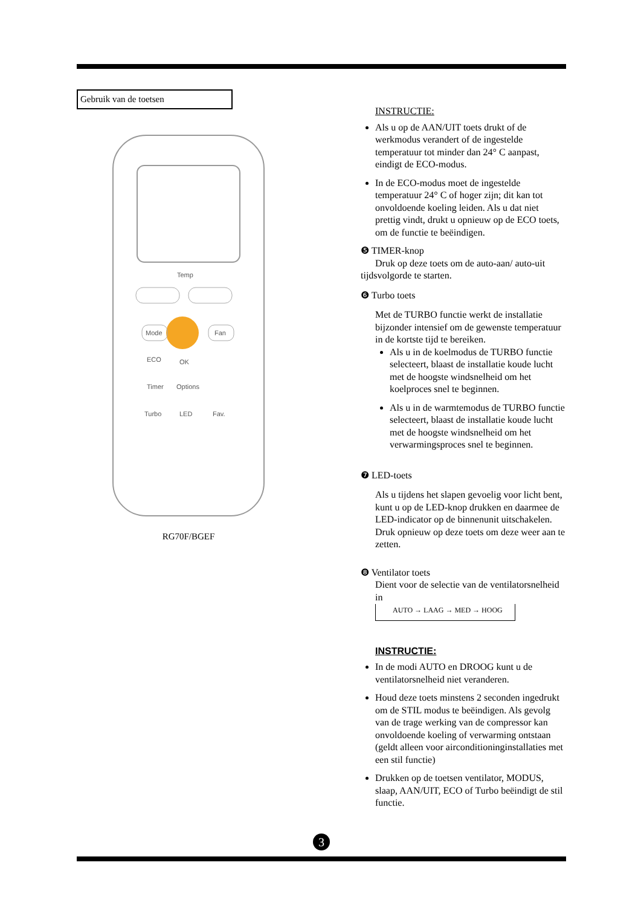Gebruik van de toetsen
Mode
Fan
ECO
OK
Timer
Options
Turbo
LED
Fav.
Temp
RG70F/BGEF
INSTRUCTIE:
Als u op de AAN/UIT toets drukt of de werkmodus verandert of de ingestelde temperatuur tot minder dan 24° C aanpast, eindigt de ECO-modus.
In de ECO-modus moet de ingestelde temperatuur 24° C of hoger zijn; dit kan tot onvoldoende koeling leiden. Als u dat niet prettig vindt, drukt u opnieuw op de ECO toets, om de functie te beëindigen.
❺ TIMER-knop
Druk op deze toets om de auto-aan/ auto-uit tijdsvolgorde te starten.
❻ Turbo toets
Met de TURBO functie werkt de installatie bijzonder intensief om de gewenste temperatuur in de kortste tijd te bereiken.
Als u in de koelmodus de TURBO functie selecteert, blaast de installatie koude lucht met de hoogste windsnelheid om het koelproces snel te beginnen.
Als u in de warmtemodus de TURBO functie selecteert, blaast de installatie koude lucht met de hoogste windsnelheid om het verwarmingsproces snel te beginnen.
❼ LED-toets
Als u tijdens het slapen gevoelig voor licht bent, kunt u op de LED-knop drukken en daarmee de LED-indicator op de binnenunit uitschakelen. Druk opnieuw op deze toets om deze weer aan te zetten.
❽ Ventilator toets
Dient voor de selectie van de ventilatorsnelheid in
AUTO → LAAG → MED → HOOG
INSTRUCTIE:
In de modi AUTO en DROOG kunt u de ventilatorsnelheid niet veranderen.
Houd deze toets minstens 2 seconden ingedrukt om de STIL modus te beëindigen. Als gevolg van de trage werking van de compressor kan onvoldoende koeling of verwarming ontstaan (geldt alleen voor airconditioninginstallaties met een stil functie)
Drukken op de toetsen ventilator, MODUS, slaap, AAN/UIT, ECO of Turbo beëindigt de stil functie.
3